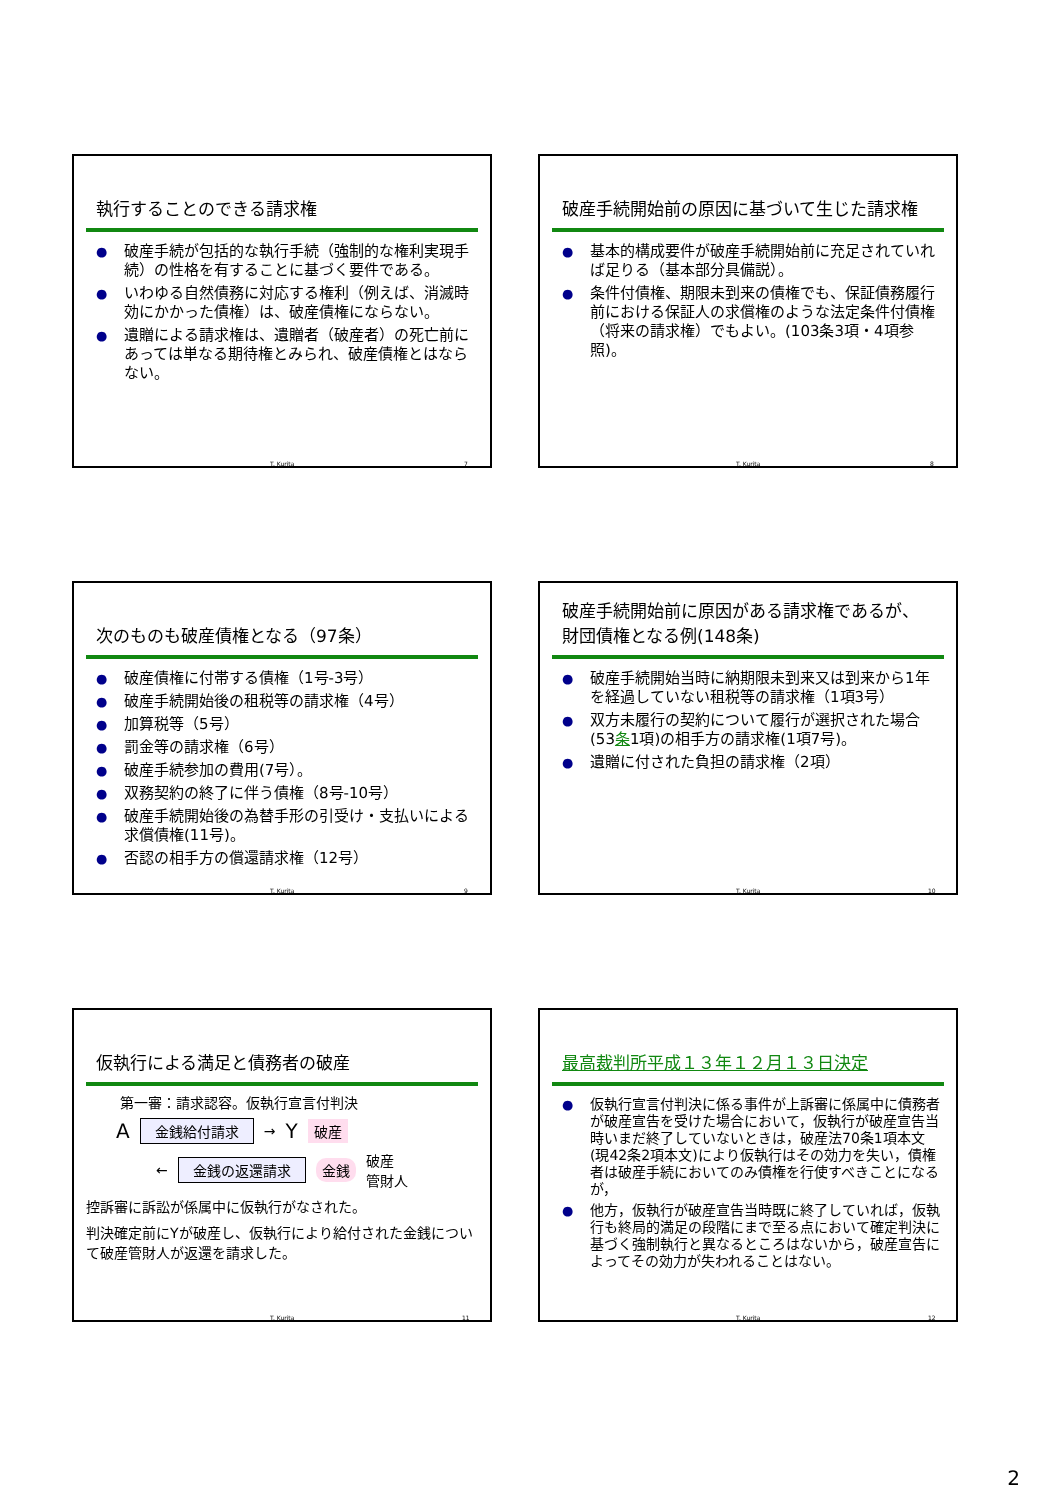執行することのできる請求権
● 破産手続が包括的な執行手続（強制的な権利実現手続）の性格を有することに基づく要件である。
● いわゆる自然債務に対応する権利（例えば、消滅時効にかかった債権）は、破産債権にならない。
● 遺贈による請求権は、遺贈者（破産者）の死亡前にあっては単なる期待権とみられ、破産債権とはならない。
T. Kurita 7
破産手続開始前の原因に基づいて生じた請求権
● 基本的構成要件が破産手続開始前に充足されていれば足りる（基本部分具備説）。
● 条件付債権、期限未到来の債権でも、保証債務履行前における保証人の求償権のような法定条件付債権（将来の請求権）でもよい。(103条3項・4項参照)。
T. Kurita 8
次のものも破産債権となる（97条）
● 破産債権に付帯する債権（1号-3号）
● 破産手続開始後の租税等の請求権（4号）
● 加算税等（5号）
● 罰金等の請求権（6号）
● 破産手続参加の費用(7号）。
● 双務契約の終了に伴う債権（8号-10号）
● 破産手続開始後の為替手形の引受け・支払いによる求償債権(11号)。
● 否認の相手方の償還請求権（12号）
T. Kurita 9
破産手続開始前に原因がある請求権であるが、財団債権となる例(148条)
● 破産手続開始当時に納期限未到来又は到来から1年を経過していない租税等の請求権（1項3号）
● 双方未履行の契約について履行が選択された場合(53条1項)の相手方の請求権(1項7号)。
● 遺贈に付された負担の請求権（2項）
T. Kurita 10
仮執行による満足と債務者の破産
第一審：請求認容。仮執行宣言付判決
A 金銭給付請求 → Y 破産
← 金銭の返還請求 金銭 破産
管財人
控訴審に訴訟が係属中に仮執行がなされた。
判決確定前にYが破産し、仮執行により給付された金銭について破産管財人が返還を請求した。
T. Kurita 11
最高裁判所平成１３年１２月１３日決定
● 仮執行宣言付判決に係る事件が上訴審に係属中に債務者が破産宣告を受けた場合において，仮執行が破産宣告当時いまだ終了していないときは，破産法70条1項本文(現42条2項本文)により仮執行はその効力を失い，債権者は破産手続においてのみ債権を行使すべきことになるが，
● 他方，仮執行が破産宣告当時既に終了していれば，仮執行も終局的満足の段階にまで至る点において確定判決に基づく強制執行と異なるところはないから，破産宣告によってその効力が失われることはない。
T. Kurita 12
2